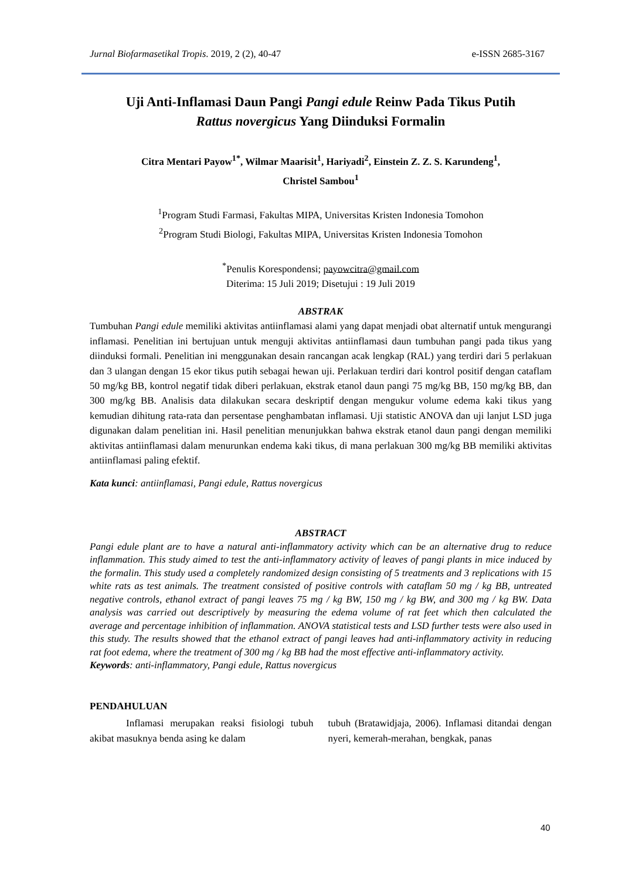Jurnal Biofarmasetikal Tropis. 2019, 2 (2), 40-47 e-ISSN 2685-3167
Uji Anti-Inflamasi Daun Pangi Pangi edule Reinw Pada Tikus Putih
Rattus novergicus Yang Diinduksi Formalin
Citra Mentari Payow<sup>1*</sup>, Wilmar Maarisit<sup>1</sup>, Hariyadi<sup>2</sup>, Einstein Z. Z. S. Karundeng<sup>1</sup>,
Christel Sambou<sup>1</sup>
<sup>1</sup> Program Studi Farmasi, Fakultas MIPA, Universitas Kristen Indonesia Tomohon
<sup>2</sup> Program Studi Biologi, Fakultas MIPA, Universitas Kristen Indonesia Tomohon
<sup>*</sup> Penulis Korespondensi; payowcitra@gmail.com
Diterima: 15 Juli 2019; Disetujui : 19 Juli 2019
ABSTRAK
Tumbuhan Pangi edule memiliki aktivitas antiinflamasi alami yang dapat menjadi obat alternatif untuk mengurangi inflamasi. Penelitian ini bertujuan untuk menguji aktivitas antiinflamasi daun tumbuhan pangi pada tikus yang diinduksi formali. Penelitian ini menggunakan desain rancangan acak lengkap (RAL) yang terdiri dari 5 perlakuan dan 3 ulangan dengan 15 ekor tikus putih sebagai hewan uji. Perlakuan terdiri dari kontrol positif dengan cataflam 50 mg/kg BB, kontrol negatif tidak diberi perlakuan, ekstrak etanol daun pangi 75 mg/kg BB, 150 mg/kg BB, dan 300 mg/kg BB. Analisis data dilakukan secara deskriptif dengan mengukur volume edema kaki tikus yang kemudian dihitung rata-rata dan persentase penghambatan inflamasi. Uji statistic ANOVA dan uji lanjut LSD juga digunakan dalam penelitian ini. Hasil penelitian menunjukkan bahwa ekstrak etanol daun pangi dengan memiliki aktivitas antiinflamasi dalam menurunkan endema kaki tikus, di mana perlakuan 300 mg/kg BB memiliki aktivitas antiinflamasi paling efektif.
Kata kunci: antiinflamasi, Pangi edule, Rattus novergicus
ABSTRACT
Pangi edule plant are to have a natural anti-inflammatory activity which can be an alternative drug to reduce inflammation. This study aimed to test the anti-inflammatory activity of leaves of pangi plants in mice induced by the formalin. This study used a completely randomized design consisting of 5 treatments and 3 replications with 15 white rats as test animals. The treatment consisted of positive controls with cataflam 50 mg / kg BB, untreated negative controls, ethanol extract of pangi leaves 75 mg / kg BW, 150 mg / kg BW, and 300 mg / kg BW. Data analysis was carried out descriptively by measuring the edema volume of rat feet which then calculated the average and percentage inhibition of inflammation. ANOVA statistical tests and LSD further tests were also used in this study. The results showed that the ethanol extract of pangi leaves had anti-inflammatory activity in reducing rat foot edema, where the treatment of 300 mg / kg BB had the most effective anti-inflammatory activity.
Keywords: anti-inflammatory, Pangi edule, Rattus novergicus
PENDAHULUAN
Inflamasi merupakan reaksi fisiologi tubuh akibat masuknya benda asing ke dalam
tubuh (Bratawidjaja, 2006). Inflamasi ditandai dengan nyeri, kemerah-merahan, bengkak, panas
40